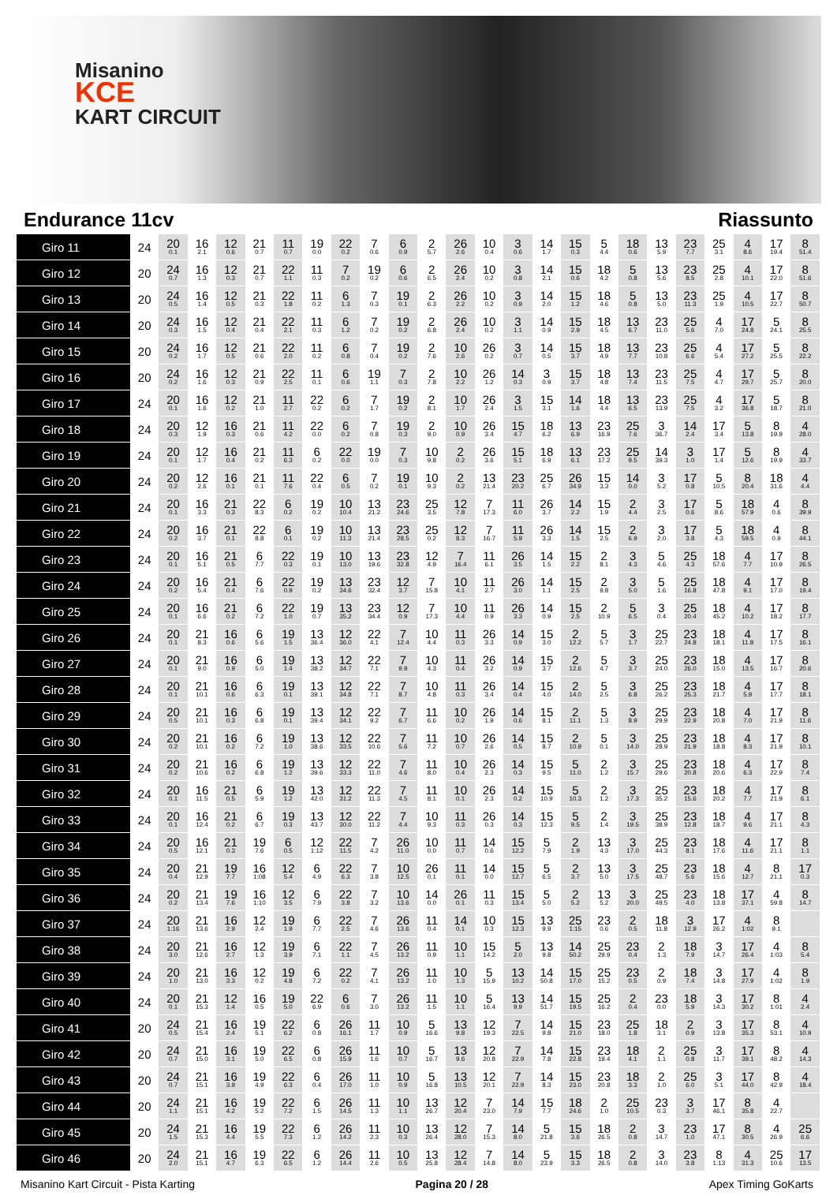Misanino
KCE
KART CIRCUIT
Endurance 11cv Riassunto
| Giro 11 | 24 | 20 0.1 | 16 2.1 | 12 0.6 | 21 0.7 | 11 0.7 | 19 0.0 | 22 0.2 | 7 0.6 | 6 0.9 | 2 5.7 | 26 2.6 | 10 0.4 | 3 0.6 | 14 1.7 | 15 0.3 | 5 4.4 | 18 0.6 | 13 5.9 | 23 7.7 | 25 3.1 | 4 8.6 | 17 19.4 | 8 51.4 |
| Giro 12 | 20 | 24 0.7 | 16 1.3 | 12 0.3 | 21 0.7 | 22 1.1 | 11 0.3 | 7 0.2 | 19 0.2 | 6 0.6 | 2 6.5 | 26 2.4 | 10 0.2 | 3 0.8 | 14 2.1 | 15 0.6 | 18 4.2 | 5 0.8 | 13 5.6 | 23 8.5 | 25 2.8 | 4 10.1 | 17 22.0 | 8 51.6 |
| Giro 13 | 20 | 24 0.5 | 16 1.4 | 12 0.5 | 21 0.3 | 22 1.8 | 11 0.2 | 6 1.3 | 7 0.3 | 19 0.1 | 2 6.3 | 26 2.2 | 10 0.2 | 3 0.9 | 14 2.0 | 15 1.2 | 18 4.6 | 5 0.8 | 13 5.0 | 23 11.3 | 25 1.9 | 4 10.5 | 17 22.7 | 8 50.7 |
| Giro 14 | 20 | 24 0.3 | 16 1.5 | 12 0.4 | 21 0.4 | 22 2.1 | 11 0.3 | 6 1.2 | 7 0.2 | 19 0.2 | 2 6.8 | 26 2.4 | 10 0.2 | 3 1.1 | 14 0.9 | 15 2.9 | 18 4.5 | 13 6.7 | 23 11.0 | 25 5.6 | 4 7.0 | 17 24.8 | 5 24.1 | 8 25.5 |
| Giro 15 | 20 | 24 0.2 | 16 1.7 | 12 0.5 | 21 0.6 | 22 2.0 | 11 0.2 | 6 0.8 | 7 0.4 | 19 0.2 | 2 7.6 | 10 2.6 | 26 0.2 | 3 0.7 | 14 0.5 | 15 3.7 | 18 4.9 | 13 7.7 | 23 10.8 | 25 6.6 | 4 5.4 | 17 27.2 | 5 25.5 | 8 22.2 |
| Giro 16 | 20 | 24 0.2 | 16 1.6 | 12 0.3 | 21 0.9 | 22 2.5 | 11 0.1 | 6 0.6 | 19 1.1 | 7 0.3 | 2 7.8 | 10 2.2 | 26 1.2 | 14 0.3 | 3 0.9 | 15 3.7 | 18 4.8 | 13 7.4 | 23 11.5 | 25 7.5 | 4 4.7 | 17 29.7 | 5 25.7 | 8 20.0 |
| Giro 17 | 24 | 20 0.1 | 16 1.6 | 12 0.2 | 21 1.0 | 11 2.7 | 22 0.2 | 6 0.2 | 7 1.7 | 19 0.2 | 2 8.1 | 10 1.7 | 26 2.4 | 3 1.5 | 15 3.1 | 14 1.6 | 18 4.4 | 13 6.5 | 23 13.9 | 25 7.5 | 4 3.2 | 17 36.8 | 5 18.7 | 8 21.0 |
| Giro 18 | 24 | 20 0.3 | 12 1.9 | 16 0.3 | 21 0.6 | 11 4.2 | 22 0.0 | 6 0.2 | 7 0.8 | 19 0.3 | 2 9.0 | 10 0.9 | 26 3.4 | 15 4.7 | 18 6.2 | 13 6.9 | 23 16.9 | 25 7.6 | 3 36.7 | 14 2.4 | 17 3.4 | 5 13.8 | 8 19.9 | 4 28.0 |
| Giro 19 | 24 | 20 0.1 | 12 1.7 | 16 0.4 | 21 0.2 | 11 6.3 | 6 0.2 | 22 0.0 | 19 0.0 | 7 0.3 | 10 9.8 | 2 0.2 | 26 3.6 | 15 5.1 | 18 6.9 | 13 6.1 | 23 17.2 | 25 9.5 | 14 39.3 | 3 1.0 | 17 1.4 | 5 12.6 | 8 19.9 | 4 33.7 |
| Giro 20 | 24 | 20 0.2 | 12 2.6 | 16 0.1 | 21 0.1 | 11 7.6 | 22 0.4 | 6 0.5 | 7 0.2 | 19 0.1 | 10 9.3 | 2 0.2 | 13 21.4 | 23 20.2 | 25 6.7 | 26 34.9 | 15 3.3 | 14 0.0 | 3 5.2 | 17 0.8 | 5 10.5 | 8 20.4 | 18 31.6 | 4 4.4 |
| Giro 21 | 24 | 20 0.1 | 16 3.3 | 21 0.3 | 22 8.3 | 6 0.2 | 19 0.2 | 10 10.4 | 13 21.2 | 23 24.6 | 25 3.5 | 12 7.8 | 7 17.3 | 11 6.0 | 26 3.7 | 14 2.2 | 15 1.9 | 2 4.4 | 3 2.5 | 17 0.6 | 5 8.6 | 18 57.9 | 4 0.6 | 8 39.9 |
| Giro 22 | 24 | 20 0.2 | 16 3.7 | 21 0.1 | 22 8.8 | 6 0.1 | 19 0.2 | 10 11.3 | 13 21.4 | 23 28.5 | 25 0.2 | 12 8.3 | 7 16.7 | 11 5.9 | 26 3.3 | 14 1.5 | 15 2.5 | 2 6.9 | 3 2.0 | 17 3.8 | 5 4.3 | 18 59.5 | 4 0.9 | 8 44.1 |
| Giro 23 | 24 | 20 0.1 | 16 5.1 | 21 0.5 | 6 7.7 | 22 0.3 | 19 0.1 | 10 13.0 | 13 19.6 | 23 32.8 | 12 4.9 | 7 16.4 | 11 6.1 | 26 3.5 | 14 1.5 | 15 2.2 | 2 8.1 | 3 4.3 | 5 4.6 | 25 4.3 | 18 57.6 | 4 7.7 | 17 10.9 | 8 26.5 |
| Giro 24 | 24 | 20 0.2 | 16 5.4 | 21 0.4 | 6 7.6 | 22 0.9 | 19 0.2 | 13 34.6 | 23 32.4 | 12 3.7 | 7 15.8 | 10 4.1 | 11 2.7 | 26 3.0 | 14 1.1 | 15 2.5 | 2 9.8 | 3 5.0 | 5 1.6 | 25 16.8 | 18 47.8 | 4 9.1 | 17 17.0 | 8 19.4 |
| Giro 25 | 24 | 20 0.1 | 16 6.6 | 21 0.2 | 6 7.2 | 22 1.0 | 19 0.7 | 13 35.2 | 23 34.4 | 12 0.9 | 7 17.3 | 10 4.4 | 11 0.9 | 26 3.3 | 14 0.9 | 15 2.5 | 2 10.9 | 5 6.5 | 3 0.4 | 25 20.4 | 18 45.2 | 4 10.2 | 17 18.2 | 8 17.7 |
| Giro 26 | 24 | 20 0.1 | 21 8.3 | 16 0.6 | 6 5.6 | 19 1.5 | 13 36.4 | 12 36.0 | 22 4.1 | 7 12.4 | 10 4.4 | 11 0.3 | 26 3.3 | 14 0.9 | 15 3.0 | 2 12.2 | 5 5.7 | 3 1.7 | 25 22.7 | 23 24.8 | 18 18.1 | 4 11.8 | 17 17.5 | 8 16.1 |
| Giro 27 | 24 | 20 0.1 | 21 9.0 | 16 0.9 | 6 5.0 | 19 1.4 | 13 38.2 | 12 34.7 | 22 7.1 | 7 9.9 | 10 4.3 | 11 0.4 | 26 3.2 | 14 0.9 | 15 3.7 | 2 12.6 | 5 4.7 | 3 3.7 | 25 24.0 | 23 26.0 | 18 15.0 | 4 13.5 | 17 16.7 | 8 20.6 |
| Giro 28 | 24 | 20 0.1 | 21 10.1 | 16 0.6 | 6 6.3 | 19 0.1 | 13 39.1 | 12 34.8 | 22 7.1 | 7 8.7 | 10 4.8 | 11 0.3 | 26 3.4 | 14 0.4 | 15 4.0 | 2 14.0 | 5 2.5 | 3 6.8 | 25 26.2 | 23 25.3 | 18 21.7 | 4 5.9 | 17 17.7 | 8 18.1 |
| Giro 29 | 24 | 20 0.5 | 21 10.1 | 16 0.3 | 6 6.8 | 19 0.1 | 13 39.4 | 12 34.1 | 22 9.2 | 7 6.7 | 11 6.6 | 10 0.2 | 26 1.9 | 14 0.6 | 15 8.1 | 2 11.1 | 5 1.3 | 3 8.9 | 25 29.9 | 23 22.9 | 18 20.8 | 4 7.0 | 17 21.9 | 8 11.6 |
| Giro 30 | 24 | 20 0.2 | 21 10.1 | 16 0.2 | 6 7.2 | 19 1.0 | 13 38.6 | 12 33.5 | 22 10.6 | 7 5.6 | 11 7.2 | 10 0.7 | 26 2.6 | 14 0.5 | 15 8.7 | 2 10.9 | 5 0.1 | 3 14.0 | 25 28.9 | 23 21.9 | 18 18.8 | 4 8.3 | 17 21.9 | 8 10.1 |
| Giro 31 | 24 | 20 0.2 | 21 10.6 | 16 0.2 | 6 6.8 | 19 1.2 | 13 39.6 | 12 33.3 | 22 11.0 | 7 4.6 | 11 8.0 | 10 0.4 | 26 2.3 | 14 0.3 | 15 9.5 | 5 11.0 | 2 1.2 | 3 15.7 | 25 29.6 | 23 20.8 | 18 20.6 | 4 6.3 | 17 22.9 | 8 7.4 |
| Giro 32 | 24 | 20 0.1 | 16 11.5 | 21 0.5 | 6 5.9 | 19 1.2 | 13 42.0 | 12 31.2 | 22 11.3 | 7 4.5 | 11 8.1 | 10 0.1 | 26 2.3 | 14 0.2 | 15 10.9 | 5 10.3 | 2 1.2 | 3 17.3 | 25 35.2 | 23 15.6 | 18 20.2 | 4 7.7 | 17 21.9 | 8 6.1 |
| Giro 33 | 24 | 20 0.1 | 16 12.4 | 21 0.2 | 6 6.7 | 19 0.3 | 13 43.7 | 12 30.0 | 22 11.2 | 7 4.4 | 10 9.3 | 11 0.3 | 26 0.3 | 14 0.3 | 15 12.3 | 5 9.5 | 2 1.4 | 3 19.5 | 25 38.9 | 23 12.8 | 18 18.7 | 4 9.6 | 17 21.1 | 8 4.3 |
| Giro 34 | 24 | 20 0.5 | 16 12.1 | 21 0.3 | 19 7.6 | 6 0.5 | 12 1:12 | 22 11.5 | 7 4.2 | 26 11.0 | 10 0.0 | 11 0.7 | 14 0.6 | 15 12.2 | 5 7.9 | 2 1.9 | 13 4.3 | 3 17.0 | 25 44.3 | 23 8.1 | 18 17.6 | 4 11.6 | 17 21.1 | 8 1.1 |
| Giro 35 | 24 | 20 0.4 | 21 12.9 | 19 7.7 | 16 1:08 | 12 5.4 | 6 4.9 | 22 6.3 | 7 3.8 | 10 12.5 | 26 0.1 | 11 0.1 | 14 0.0 | 15 12.7 | 5 6.5 | 2 3.7 | 13 5.0 | 3 17.5 | 25 48.7 | 23 5.6 | 18 15.6 | 4 12.7 | 8 21.1 | 17 0.3 |
| Giro 36 | 24 | 20 0.2 | 21 13.4 | 19 7.6 | 16 1:10 | 12 3.5 | 6 7.9 | 22 3.8 | 7 3.2 | 10 13.6 | 14 0.0 | 26 0.1 | 11 0.3 | 15 13.4 | 5 5.0 | 2 5.2 | 13 5.2 | 3 20.0 | 25 49.5 | 23 4.0 | 18 13.8 | 17 37.1 | 4 59.8 | 8 14.7 |
| Giro 37 | 24 | 20 1:16 | 21 13.6 | 16 2.9 | 12 2.4 | 19 1.9 | 6 7.7 | 22 2.5 | 7 4.6 | 26 13.6 | 11 0.4 | 14 0.1 | 10 0.3 | 15 12.3 | 13 9.9 | 25 1:15 | 23 0.6 | 2 0.5 | 18 11.8 | 3 12.9 | 17 26.2 | 4 1:02 | 8 9.1 | |
| Giro 38 | 24 | 20 3.0 | 21 12.6 | 16 2.7 | 12 1.3 | 19 3.9 | 6 7.1 | 22 1.1 | 7 4.5 | 26 13.2 | 11 0.9 | 10 1.1 | 15 14.2 | 5 2.0 | 13 9.8 | 14 50.2 | 25 29.9 | 23 0.4 | 2 1.3 | 18 7.9 | 3 14.7 | 17 26.4 | 4 1:03 | 8 5.4 |
| Giro 39 | 24 | 20 1.0 | 21 13.0 | 16 3.3 | 12 0.2 | 19 4.8 | 6 7.2 | 22 0.2 | 7 4.1 | 26 13.2 | 11 1.0 | 10 1.3 | 5 15.9 | 13 10.2 | 14 50.8 | 15 17.0 | 25 15.2 | 23 0.5 | 2 0.9 | 18 7.4 | 3 14.8 | 17 27.9 | 4 1:02 | 8 1.9 |
| Giro 40 | 24 | 20 0.1 | 21 15.3 | 12 1.4 | 16 0.5 | 19 5.0 | 22 6.9 | 6 0.6 | 7 3.0 | 26 13.2 | 11 1.5 | 10 1.1 | 5 16.4 | 13 9.9 | 14 51.7 | 15 19.5 | 25 16.2 | 2 0.4 | 23 0.0 | 18 5.9 | 3 14.3 | 17 30.2 | 8 1:01 | 4 2.4 |
| Giro 41 | 20 | 24 0.5 | 21 15.4 | 16 2.4 | 19 5.1 | 22 6.2 | 6 0.8 | 26 16.1 | 11 1.7 | 10 0.9 | 5 16.6 | 13 9.8 | 12 19.3 | 7 22.5 | 14 9.8 | 15 21.0 | 23 18.0 | 25 1.8 | 18 3.1 | 2 0.9 | 3 13.8 | 17 35.3 | 8 53.1 | 4 10.9 |
| Giro 42 | 20 | 24 0.7 | 21 15.0 | 16 3.1 | 19 5.0 | 22 6.5 | 6 0.8 | 26 15.9 | 11 1.6 | 10 0.7 | 5 16.7 | 13 9.6 | 12 20.8 | 7 22.9 | 14 7.8 | 15 22.8 | 23 19.4 | 18 4.1 | 2 1.1 | 25 0.8 | 3 11.7 | 17 39.1 | 8 48.2 | 4 14.3 |
| Giro 43 | 20 | 24 0.7 | 21 15.1 | 16 3.9 | 19 4.9 | 22 6.3 | 6 0.4 | 26 17.0 | 11 1.0 | 10 0.9 | 5 16.8 | 13 10.5 | 12 20.1 | 7 22.9 | 14 8.3 | 15 23.0 | 23 20.8 | 18 3.3 | 2 1.0 | 25 6.0 | 3 5.1 | 17 44.0 | 8 42.9 | 4 18.4 |
| Giro 44 | 20 | 24 1.1 | 21 15.1 | 16 4.2 | 19 5.2 | 22 7.2 | 6 1.5 | 26 14.5 | 11 1.3 | 10 1.1 | 13 26.7 | 12 20.4 | 7 23.0 | 14 7.9 | 15 7.7 | 18 24.6 | 2 1.0 | 25 10.5 | 23 0.3 | 3 3.7 | 17 46.1 | 8 35.8 | 4 22.7 | |
| Giro 45 | 20 | 24 1.5 | 21 15.3 | 16 4.4 | 19 5.5 | 22 7.3 | 6 1.2 | 26 14.2 | 11 2.3 | 10 0.3 | 13 26.4 | 12 28.0 | 7 15.3 | 14 8.0 | 5 21.8 | 15 3.6 | 18 26.5 | 2 0.8 | 3 14.7 | 23 1.0 | 17 47.1 | 8 30.5 | 4 26.9 | 25 6.6 |
| Giro 46 | 20 | 24 2.0 | 21 15.1 | 16 4.7 | 19 6.3 | 22 6.5 | 6 1.2 | 26 14.4 | 11 2.6 | 10 0.5 | 13 25.8 | 12 28.4 | 7 14.8 | 14 8.0 | 5 23.9 | 15 3.3 | 18 26.5 | 2 0.8 | 3 14.0 | 23 3.8 | 8 1:13 | 4 31.3 | 25 10.6 | 17 13.5 |
Misanino Kart Circuit - Pista Karting
Pagina 20 / 28 Apex Timing GoKarts